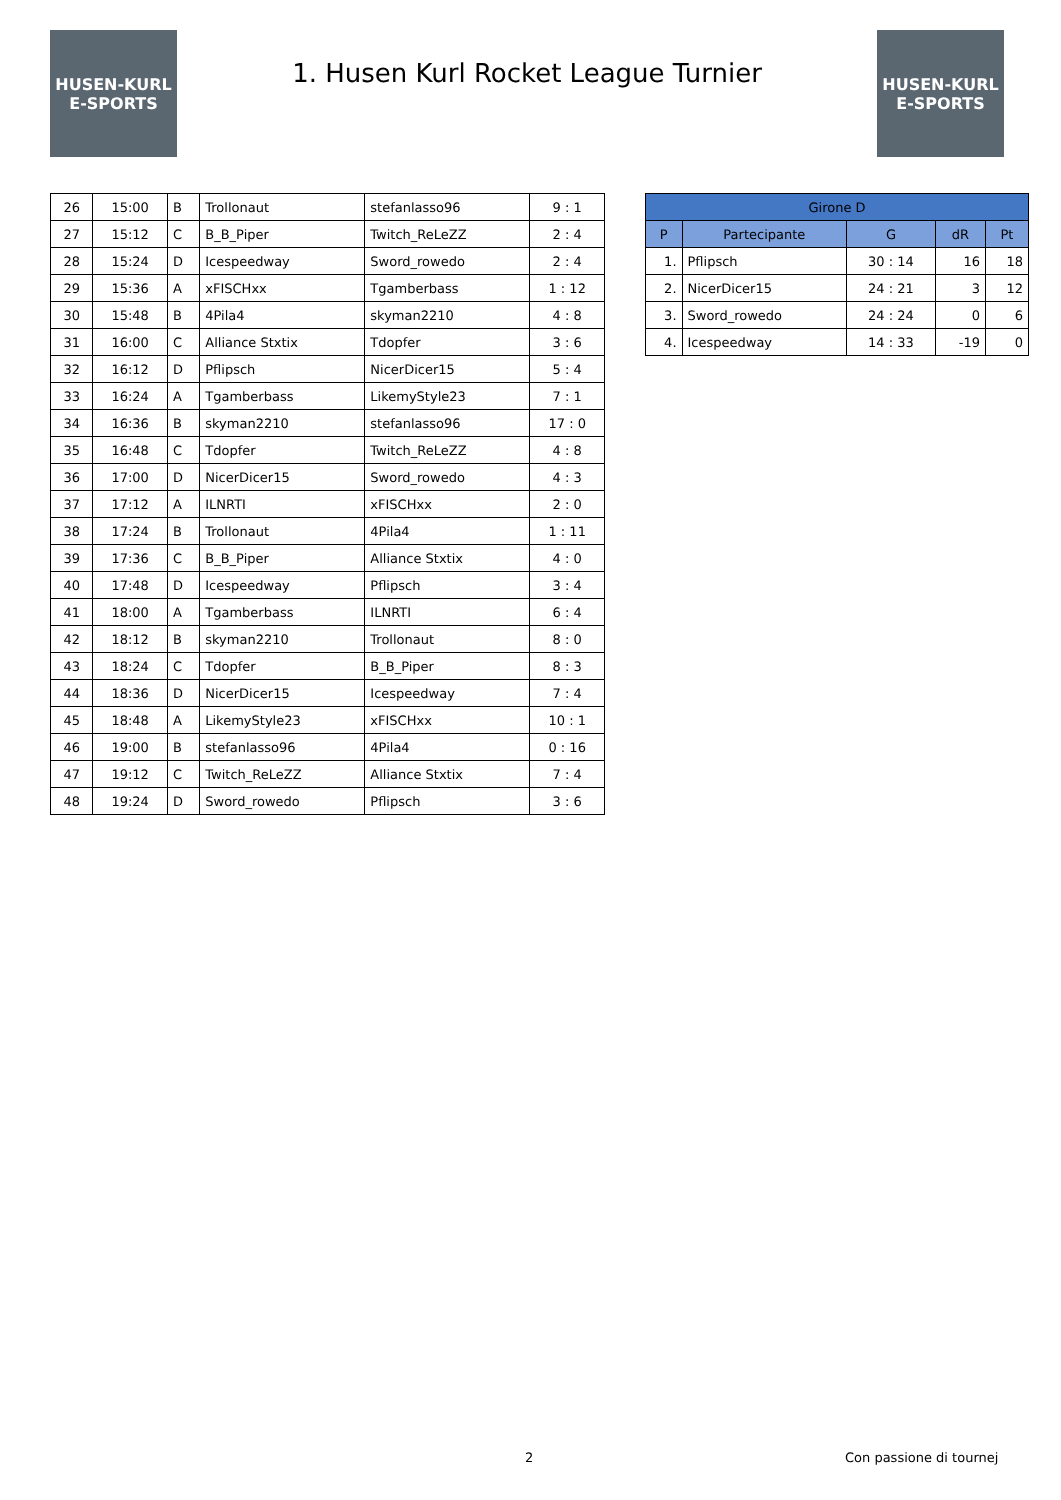HUSEN-KURL
E-SPORTS
1. Husen Kurl Rocket League Turnier
HUSEN-KURL
E-SPORTS
| 26 | 15:00 | B | Trollonaut | stefanlasso96 | 9 : 1 |
| 27 | 15:12 | C | B_B_Piper | Twitch_ReLeZZ | 2 : 4 |
| 28 | 15:24 | D | Icespeedway | Sword_rowedo | 2 : 4 |
| 29 | 15:36 | A | xFISCHxx | Tgamberbass | 1 : 12 |
| 30 | 15:48 | B | 4Pila4 | skyman2210 | 4 : 8 |
| 31 | 16:00 | C | Alliance Stxtix | Tdopfer | 3 : 6 |
| 32 | 16:12 | D | Pflipsch | NicerDicer15 | 5 : 4 |
| 33 | 16:24 | A | Tgamberbass | LikemyStyle23 | 7 : 1 |
| 34 | 16:36 | B | skyman2210 | stefanlasso96 | 17 : 0 |
| 35 | 16:48 | C | Tdopfer | Twitch_ReLeZZ | 4 : 8 |
| 36 | 17:00 | D | NicerDicer15 | Sword_rowedo | 4 : 3 |
| 37 | 17:12 | A | ILNRTI | xFISCHxx | 2 : 0 |
| 38 | 17:24 | B | Trollonaut | 4Pila4 | 1 : 11 |
| 39 | 17:36 | C | B_B_Piper | Alliance Stxtix | 4 : 0 |
| 40 | 17:48 | D | Icespeedway | Pflipsch | 3 : 4 |
| 41 | 18:00 | A | Tgamberbass | ILNRTI | 6 : 4 |
| 42 | 18:12 | B | skyman2210 | Trollonaut | 8 : 0 |
| 43 | 18:24 | C | Tdopfer | B_B_Piper | 8 : 3 |
| 44 | 18:36 | D | NicerDicer15 | Icespeedway | 7 : 4 |
| 45 | 18:48 | A | LikemyStyle23 | xFISCHxx | 10 : 1 |
| 46 | 19:00 | B | stefanlasso96 | 4Pila4 | 0 : 16 |
| 47 | 19:12 | C | Twitch_ReLeZZ | Alliance Stxtix | 7 : 4 |
| 48 | 19:24 | D | Sword_rowedo | Pflipsch | 3 : 6 |
| Girone D | | | | |
| --- | --- | --- | --- | --- |
| P | Partecipante | G | dR | Pt |
| 1. | Pflipsch | 30 : 14 | 16 | 18 |
| 2. | NicerDicer15 | 24 : 21 | 3 | 12 |
| 3. | Sword_rowedo | 24 : 24 | 0 | 6 |
| 4. | Icespeedway | 14 : 33 | -19 | 0 |
2 Con passione di tournej